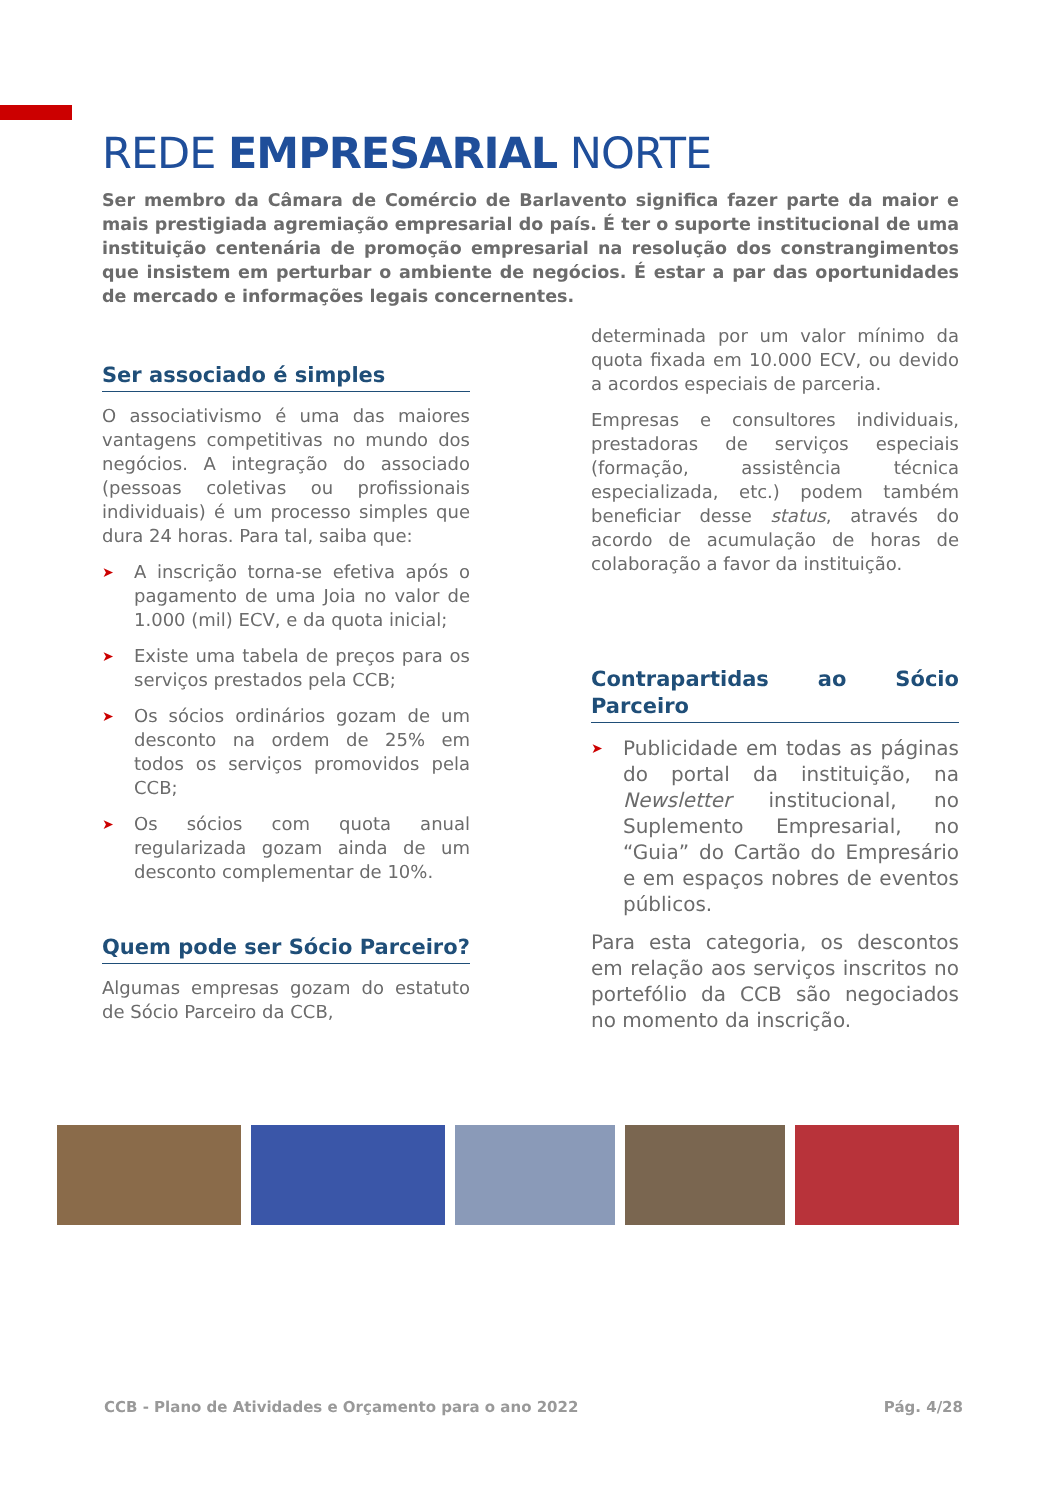REDE EMPRESARIAL NORTE
Ser membro da Câmara de Comércio de Barlavento significa fazer parte da maior e mais prestigiada agremiação empresarial do país. É ter o suporte institucional de uma instituição centenária de promoção empresarial na resolução dos constrangimentos que insistem em perturbar o ambiente de negócios. É estar a par das oportunidades de mercado e informações legais concernentes.
Ser associado é simples
O associativismo é uma das maiores vantagens competitivas no mundo dos negócios. A integração do associado (pessoas coletivas ou profissionais individuais) é um processo simples que dura 24 horas. Para tal, saiba que:
➤ A inscrição torna-se efetiva após o pagamento de uma Joia no valor de 1.000 (mil) ECV, e da quota inicial;
➤ Existe uma tabela de preços para os serviços prestados pela CCB;
➤ Os sócios ordinários gozam de um desconto na ordem de 25% em todos os serviços promovidos pela CCB;
➤ Os sócios com quota anual regularizada gozam ainda de um desconto complementar de 10%.
Quem pode ser Sócio Parceiro?
Algumas empresas gozam do estatuto de Sócio Parceiro da CCB,
determinada por um valor mínimo da quota fixada em 10.000 ECV, ou devido a acordos especiais de parceria.
Empresas e consultores individuais, prestadoras de serviços especiais (formação, assistência técnica especializada, etc.) podem também beneficiar desse status, através do acordo de acumulação de horas de colaboração a favor da instituição.
Contrapartidas ao Sócio Parceiro
➤ Publicidade em todas as páginas do portal da instituição, na Newsletter institucional, no Suplemento Empresarial, no “Guia” do Cartão do Empresário e em espaços nobres de eventos públicos.
Para esta categoria, os descontos em relação aos serviços inscritos no portefólio da CCB são negociados no momento da inscrição.
CCB - Plano de Atividades e Orçamento para o ano 2022 Pág. 4/28